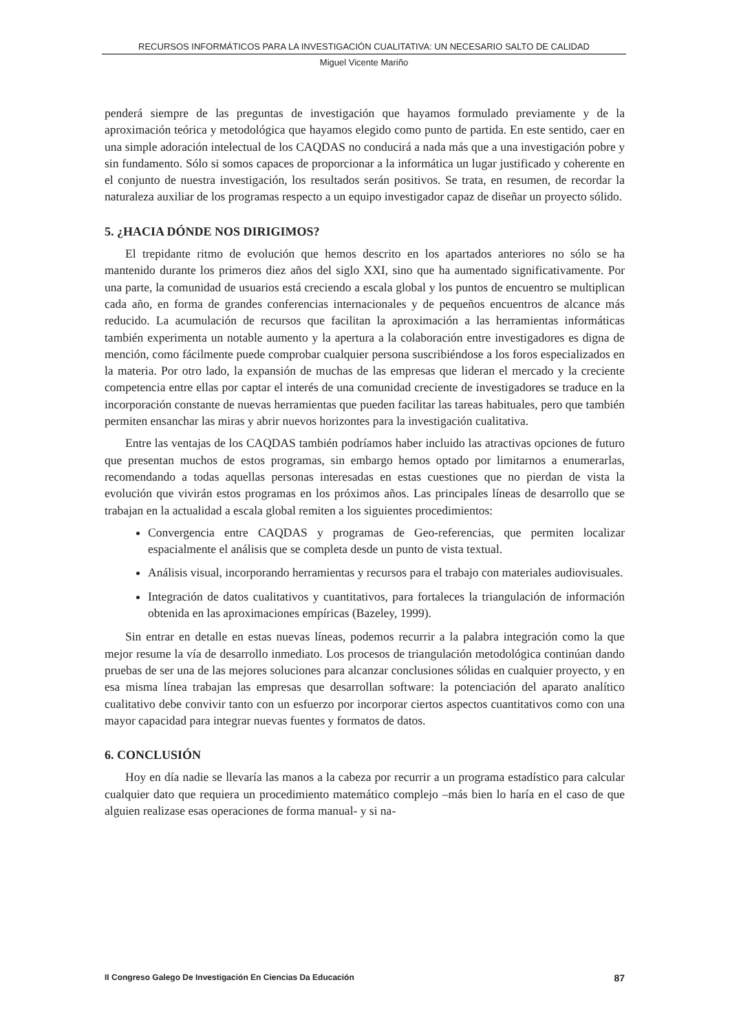RECURSOS INFORMÁTICOS PARA LA INVESTIGACIÓN CUALITATIVA: UN NECESARIO SALTO DE CALIDAD
Miguel Vicente Mariño
penderá siempre de las preguntas de investigación que hayamos formulado previamente y de la aproximación teórica y metodológica que hayamos elegido como punto de partida. En este sentido, caer en una simple adoración intelectual de los CAQDAS no conducirá a nada más que a una investigación pobre y sin fundamento. Sólo si somos capaces de proporcionar a la informática un lugar justificado y coherente en el conjunto de nuestra investigación, los resultados serán positivos. Se trata, en resumen, de recordar la naturaleza auxiliar de los programas respecto a un equipo investigador capaz de diseñar un proyecto sólido.
5. ¿HACIA DÓNDE NOS DIRIGIMOS?
El trepidante ritmo de evolución que hemos descrito en los apartados anteriores no sólo se ha mantenido durante los primeros diez años del siglo XXI, sino que ha aumentado significativamente. Por una parte, la comunidad de usuarios está creciendo a escala global y los puntos de encuentro se multiplican cada año, en forma de grandes conferencias internacionales y de pequeños encuentros de alcance más reducido. La acumulación de recursos que facilitan la aproximación a las herramientas informáticas también experimenta un notable aumento y la apertura a la colaboración entre investigadores es digna de mención, como fácilmente puede comprobar cualquier persona suscribiéndose a los foros especializados en la materia. Por otro lado, la expansión de muchas de las empresas que lideran el mercado y la creciente competencia entre ellas por captar el interés de una comunidad creciente de investigadores se traduce en la incorporación constante de nuevas herramientas que pueden facilitar las tareas habituales, pero que también permiten ensanchar las miras y abrir nuevos horizontes para la investigación cualitativa.
Entre las ventajas de los CAQDAS también podríamos haber incluido las atractivas opciones de futuro que presentan muchos de estos programas, sin embargo hemos optado por limitarnos a enumerarlas, recomendando a todas aquellas personas interesadas en estas cuestiones que no pierdan de vista la evolución que vivirán estos programas en los próximos años. Las principales líneas de desarrollo que se trabajan en la actualidad a escala global remiten a los siguientes procedimientos:
Convergencia entre CAQDAS y programas de Geo-referencias, que permiten localizar espacialmente el análisis que se completa desde un punto de vista textual.
Análisis visual, incorporando herramientas y recursos para el trabajo con materiales audiovisuales.
Integración de datos cualitativos y cuantitativos, para fortaleces la triangulación de información obtenida en las aproximaciones empíricas (Bazeley, 1999).
Sin entrar en detalle en estas nuevas líneas, podemos recurrir a la palabra integración como la que mejor resume la vía de desarrollo inmediato. Los procesos de triangulación metodológica continúan dando pruebas de ser una de las mejores soluciones para alcanzar conclusiones sólidas en cualquier proyecto, y en esa misma línea trabajan las empresas que desarrollan software: la potenciación del aparato analítico cualitativo debe convivir tanto con un esfuerzo por incorporar ciertos aspectos cuantitativos como con una mayor capacidad para integrar nuevas fuentes y formatos de datos.
6. CONCLUSIÓN
Hoy en día nadie se llevaría las manos a la cabeza por recurrir a un programa estadístico para calcular cualquier dato que requiera un procedimiento matemático complejo –más bien lo haría en el caso de que alguien realizase esas operaciones de forma manual- y si na-
II Congreso Galego De Investigación En Ciencias Da Educación 87